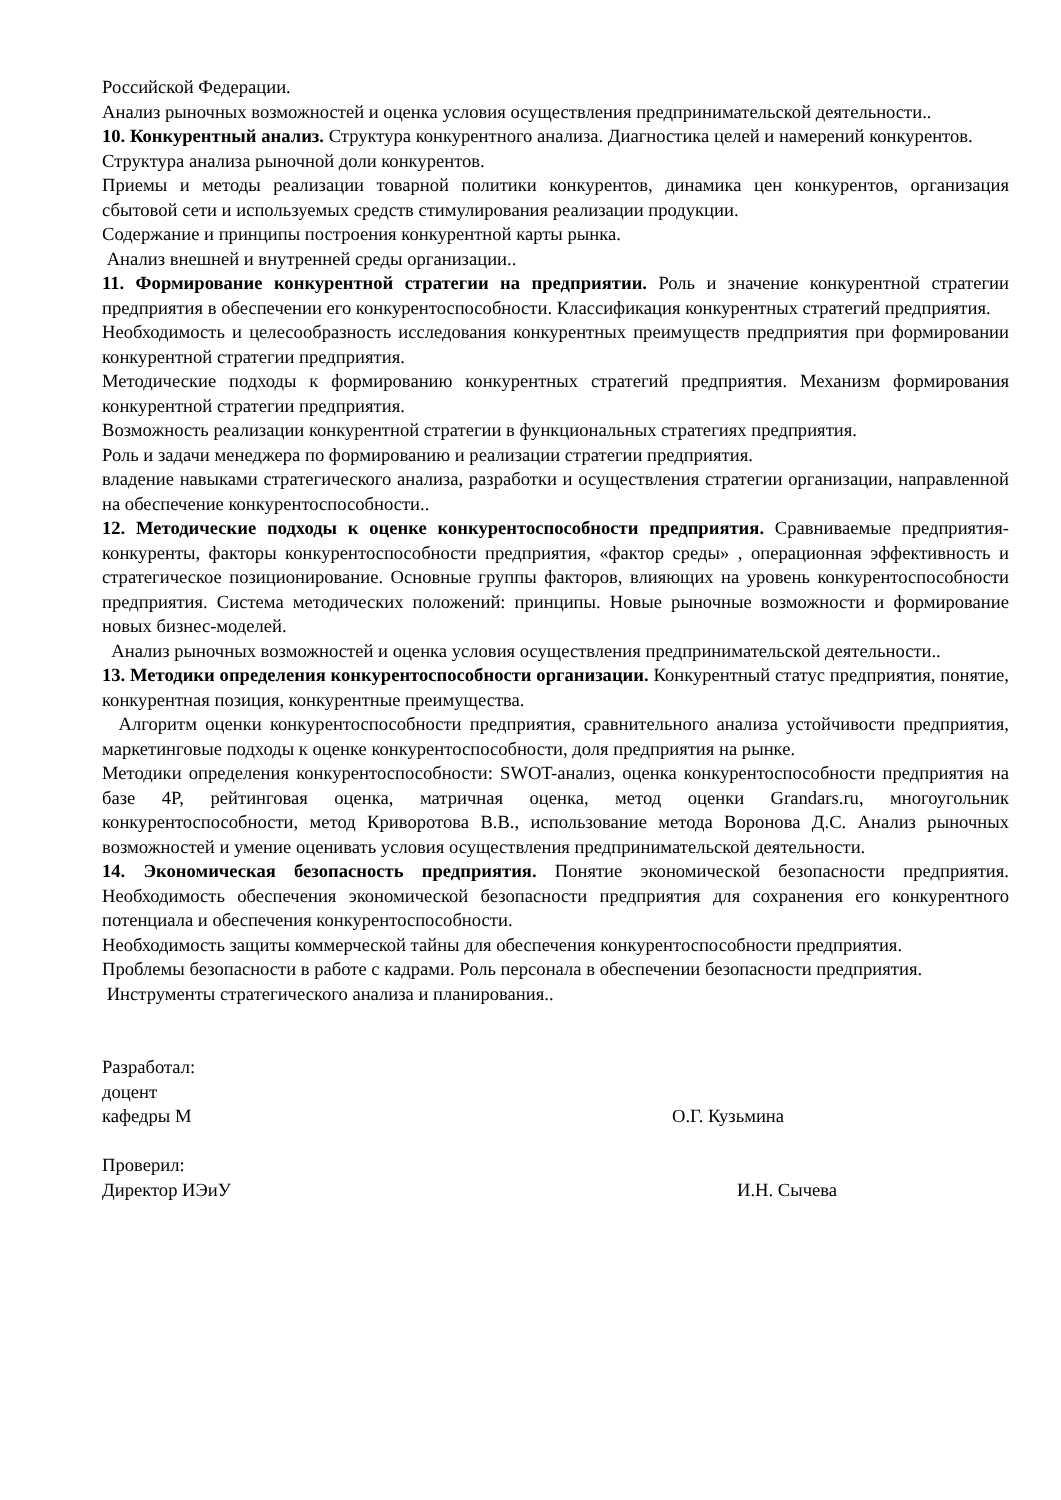Российской Федерации.
Анализ рыночных возможностей и оценка условия осуществления предпринимательской деятельности..
10. Конкурентный анализ. Структура конкурентного анализа. Диагностика целей и намерений конкурентов.
Структура анализа рыночной доли конкурентов.
Приемы и методы реализации товарной политики конкурентов, динамика цен конкурентов, организация сбытовой сети и используемых средств стимулирования реализации продукции.
Содержание и принципы построения конкурентной карты рынка.
Анализ внешней и внутренней среды организации..
11. Формирование конкурентной стратегии на предприятии. Роль и значение конкурентной стратегии предприятия в обеспечении его конкурентоспособности. Классификация конкурентных стратегий предприятия.
Необходимость и целесообразность исследования конкурентных преимуществ предприятия при формировании конкурентной стратегии предприятия.
Методические подходы к формированию конкурентных стратегий предприятия. Механизм формирования конкурентной стратегии предприятия.
Возможность реализации конкурентной стратегии в функциональных стратегиях предприятия.
Роль и задачи менеджера по формированию и реализации стратегии предприятия.
владение навыками стратегического анализа, разработки и осуществления стратегии организации, направленной на обеспечение конкурентоспособности..
12. Методические подходы к оценке конкурентоспособности предприятия. Сравниваемые предприятия-конкуренты, факторы конкурентоспособности предприятия, «фактор среды» , операционная эффективность и стратегическое позиционирование. Основные группы факторов, влияющих на уровень конкурентоспособности предприятия. Система методических положений: принципы. Новые рыночные возможности и формирование новых бизнес-моделей.
Анализ рыночных возможностей и оценка условия осуществления предпринимательской деятельности..
13. Методики определения конкурентоспособности организации. Конкурентный статус предприятия, понятие, конкурентная позиция, конкурентные преимущества.
Алгоритм оценки конкурентоспособности предприятия, сравнительного анализа устойчивости предприятия, маркетинговые подходы к оценке конкурентоспособности, доля предприятия на рынке.
Методики определения конкурентоспособности: SWOT-анализ, оценка конкурентоспособности предприятия на базе 4P, рейтинговая оценка, матричная оценка, метод оценки Grandars.ru, многоугольник конкурентоспособности, метод Криворотова В.В., использование метода Воронова Д.С. Анализ рыночных возможностей и умение оценивать условия осуществления предпринимательской деятельности.
14. Экономическая безопасность предприятия. Понятие экономической безопасности предприятия. Необходимость обеспечения экономической безопасности предприятия для сохранения его конкурентного потенциала и обеспечения конкурентоспособности.
Необходимость защиты коммерческой тайны для обеспечения конкурентоспособности предприятия.
Проблемы безопасности в работе с кадрами. Роль персонала в обеспечении безопасности предприятия.
Инструменты стратегического анализа и планирования..
Разработал:
доцент
кафедры М О.Г. Кузьмина
Проверил:
Директор ИЭиУ И.Н. Сычева